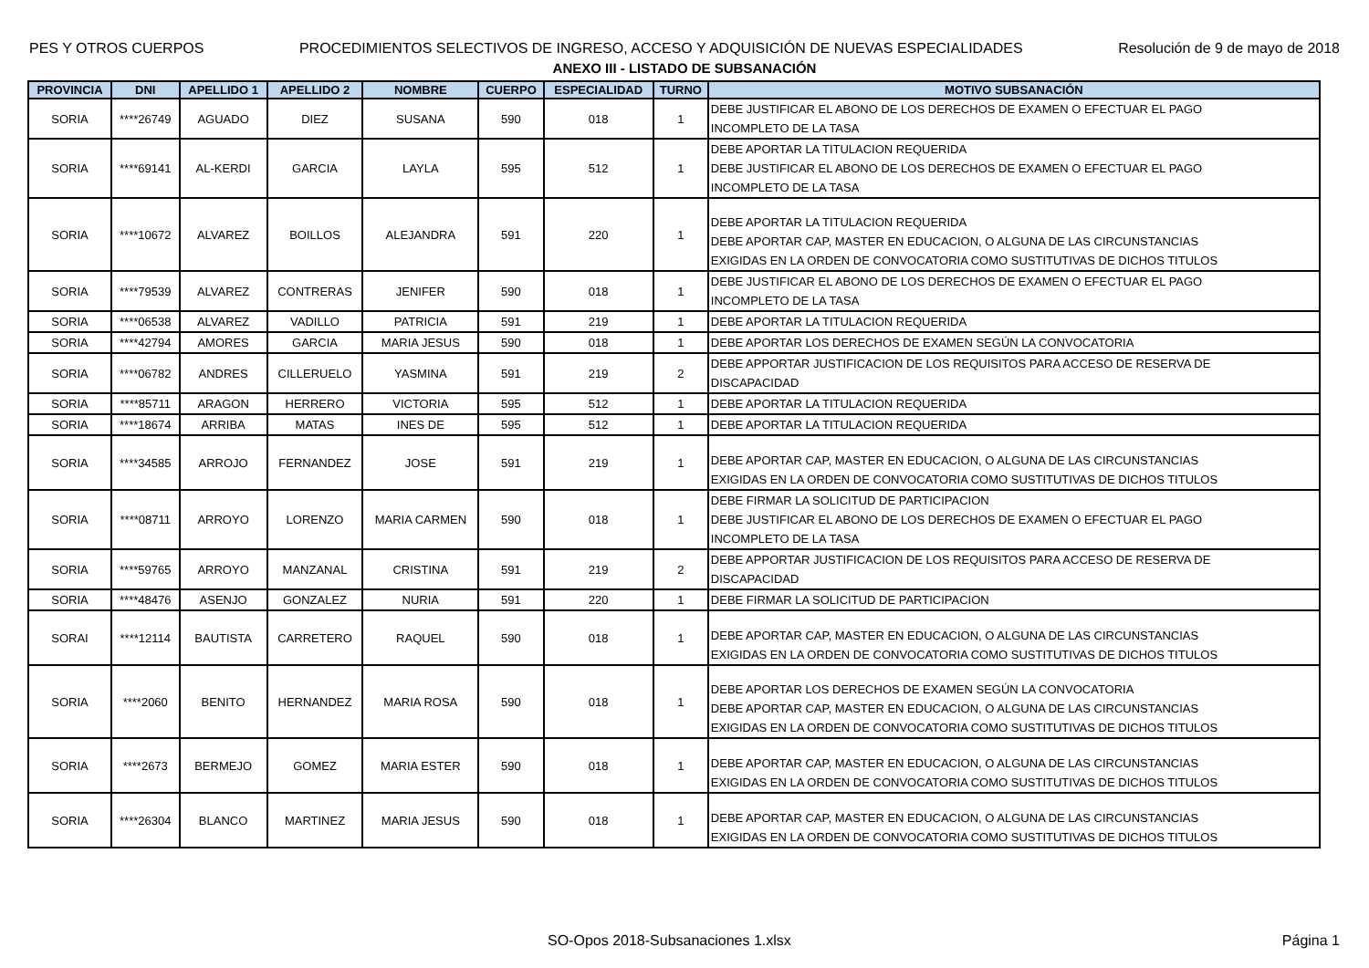PES Y OTROS CUERPOS PROCEDIMIENTOS SELECTIVOS DE INGRESO, ACCESO Y ADQUISICIÓN DE NUEVAS ESPECIALIDADES Resolución de 9 de mayo de 2018
ANEXO III - LISTADO DE SUBSANACIÓN
| PROVINCIA | DNI | APELLIDO 1 | APELLIDO 2 | NOMBRE | CUERPO | ESPECIALIDAD | TURNO | MOTIVO SUBSANACIÓN |
| --- | --- | --- | --- | --- | --- | --- | --- | --- |
| SORIA | ****26749 | AGUADO | DIEZ | SUSANA | 590 | 018 | 1 | DEBE JUSTIFICAR EL ABONO DE LOS DERECHOS DE EXAMEN O EFECTUAR EL PAGO INCOMPLETO DE LA TASA |
| SORIA | ****69141 | AL-KERDI | GARCIA | LAYLA | 595 | 512 | 1 | DEBE APORTAR LA TITULACION REQUERIDA DEBE JUSTIFICAR EL ABONO DE LOS DERECHOS DE EXAMEN O EFECTUAR EL PAGO INCOMPLETO DE LA TASA |
| SORIA | ****10672 | ALVAREZ | BOILLOS | ALEJANDRA | 591 | 220 | 1 | DEBE APORTAR LA TITULACION REQUERIDA DEBE APORTAR CAP, MASTER EN EDUCACION, O ALGUNA DE LAS CIRCUNSTANCIAS EXIGIDAS EN LA ORDEN DE CONVOCATORIA COMO SUSTITUTIVAS DE DICHOS TITULOS |
| SORIA | ****79539 | ALVAREZ | CONTRERAS | JENIFER | 590 | 018 | 1 | DEBE JUSTIFICAR EL ABONO DE LOS DERECHOS DE EXAMEN O EFECTUAR EL PAGO INCOMPLETO DE LA TASA |
| SORIA | ****06538 | ALVAREZ | VADILLO | PATRICIA | 591 | 219 | 1 | DEBE APORTAR LA TITULACION REQUERIDA |
| SORIA | ****42794 | AMORES | GARCIA | MARIA JESUS | 590 | 018 | 1 | DEBE APORTAR LOS DERECHOS DE EXAMEN SEGÚN LA CONVOCATORIA |
| SORIA | ****06782 | ANDRES | CILLERUELO | YASMINA | 591 | 219 | 2 | DEBE APPORTAR JUSTIFICACION DE LOS REQUISITOS PARA ACCESO DE RESERVA DE DISCAPACIDAD |
| SORIA | ****85711 | ARAGON | HERRERO | VICTORIA | 595 | 512 | 1 | DEBE APORTAR LA TITULACION REQUERIDA |
| SORIA | ****18674 | ARRIBA | MATAS | INES DE | 595 | 512 | 1 | DEBE APORTAR LA TITULACION REQUERIDA |
| SORIA | ****34585 | ARROJO | FERNANDEZ | JOSE | 591 | 219 | 1 | DEBE APORTAR CAP, MASTER EN EDUCACION, O ALGUNA DE LAS CIRCUNSTANCIAS EXIGIDAS EN LA ORDEN DE CONVOCATORIA COMO SUSTITUTIVAS DE DICHOS TITULOS |
| SORIA | ****08711 | ARROYO | LORENZO | MARIA CARMEN | 590 | 018 | 1 | DEBE FIRMAR LA SOLICITUD DE PARTICIPACION DEBE JUSTIFICAR EL ABONO DE LOS DERECHOS DE EXAMEN O EFECTUAR EL PAGO INCOMPLETO DE LA TASA |
| SORIA | ****59765 | ARROYO | MANZANAL | CRISTINA | 591 | 219 | 2 | DEBE APPORTAR JUSTIFICACION DE LOS REQUISITOS PARA ACCESO DE RESERVA DE DISCAPACIDAD |
| SORIA | ****48476 | ASENJO | GONZALEZ | NURIA | 591 | 220 | 1 | DEBE FIRMAR LA SOLICITUD DE PARTICIPACION |
| SORAI | ****12114 | BAUTISTA | CARRETERO | RAQUEL | 590 | 018 | 1 | DEBE APORTAR CAP, MASTER EN EDUCACION, O ALGUNA DE LAS CIRCUNSTANCIAS EXIGIDAS EN LA ORDEN DE CONVOCATORIA COMO SUSTITUTIVAS DE DICHOS TITULOS |
| SORIA | ****2060 | BENITO | HERNANDEZ | MARIA ROSA | 590 | 018 | 1 | DEBE APORTAR LOS DERECHOS DE EXAMEN SEGÚN LA CONVOCATORIA DEBE APORTAR CAP, MASTER EN EDUCACION, O ALGUNA DE LAS CIRCUNSTANCIAS EXIGIDAS EN LA ORDEN DE CONVOCATORIA COMO SUSTITUTIVAS DE DICHOS TITULOS |
| SORIA | ****2673 | BERMEJO | GOMEZ | MARIA ESTER | 590 | 018 | 1 | DEBE APORTAR CAP, MASTER EN EDUCACION, O ALGUNA DE LAS CIRCUNSTANCIAS EXIGIDAS EN LA ORDEN DE CONVOCATORIA COMO SUSTITUTIVAS DE DICHOS TITULOS |
| SORIA | ****26304 | BLANCO | MARTINEZ | MARIA JESUS | 590 | 018 | 1 | DEBE APORTAR CAP, MASTER EN EDUCACION, O ALGUNA DE LAS CIRCUNSTANCIAS EXIGIDAS EN LA ORDEN DE CONVOCATORIA COMO SUSTITUTIVAS DE DICHOS TITULOS |
SO-Opos 2018-Subsanaciones 1.xlsx Página 1